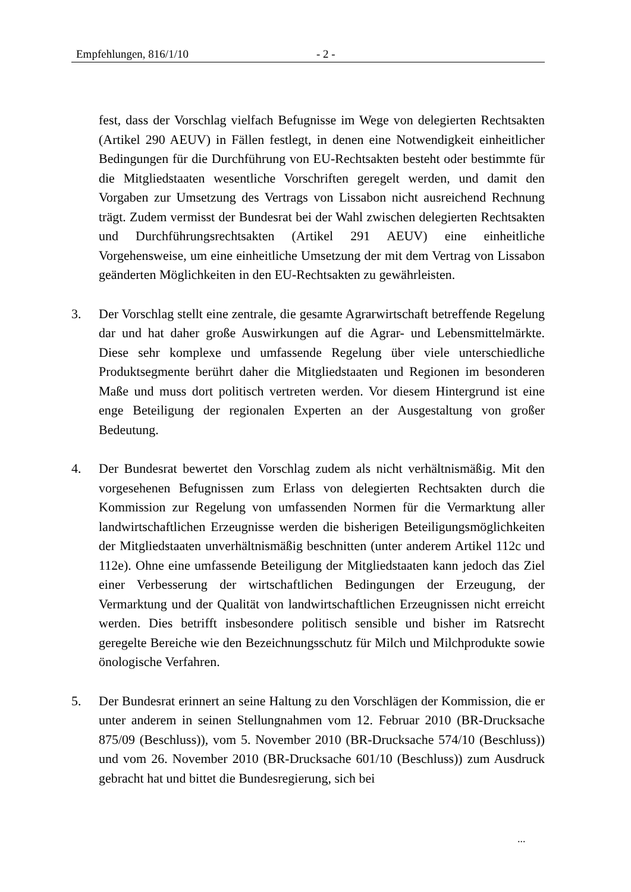Empfehlungen, 816/1/10 - 2 -
fest, dass der Vorschlag vielfach Befugnisse im Wege von delegierten Rechtsakten (Artikel 290 AEUV) in Fällen festlegt, in denen eine Notwendigkeit einheitlicher Bedingungen für die Durchführung von EU-Rechtsakten besteht oder bestimmte für die Mitgliedstaaten wesentliche Vorschriften geregelt werden, und damit den Vorgaben zur Umsetzung des Vertrags von Lissabon nicht ausreichend Rechnung trägt. Zudem vermisst der Bundesrat bei der Wahl zwischen delegierten Rechtsakten und Durchführungsrechtsakten (Artikel 291 AEUV) eine einheitliche Vorgehensweise, um eine einheitliche Umsetzung der mit dem Vertrag von Lissabon geänderten Möglichkeiten in den EU-Rechtsakten zu gewährleisten.
3. Der Vorschlag stellt eine zentrale, die gesamte Agrarwirtschaft betreffende Regelung dar und hat daher große Auswirkungen auf die Agrar- und Lebensmittelmärkte. Diese sehr komplexe und umfassende Regelung über viele unterschiedliche Produktsegmente berührt daher die Mitgliedstaaten und Regionen im besonderen Maße und muss dort politisch vertreten werden. Vor diesem Hintergrund ist eine enge Beteiligung der regionalen Experten an der Ausgestaltung von großer Bedeutung.
4. Der Bundesrat bewertet den Vorschlag zudem als nicht verhältnismäßig. Mit den vorgesehenen Befugnissen zum Erlass von delegierten Rechtsakten durch die Kommission zur Regelung von umfassenden Normen für die Vermarktung aller landwirtschaftlichen Erzeugnisse werden die bisherigen Beteiligungsmöglichkeiten der Mitgliedstaaten unverhältnismäßig beschnitten (unter anderem Artikel 112c und 112e). Ohne eine umfassende Beteiligung der Mitgliedstaaten kann jedoch das Ziel einer Verbesserung der wirtschaftlichen Bedingungen der Erzeugung, der Vermarktung und der Qualität von landwirtschaftlichen Erzeugnissen nicht erreicht werden. Dies betrifft insbesondere politisch sensible und bisher im Ratsrecht geregelte Bereiche wie den Bezeichnungsschutz für Milch und Milchprodukte sowie önologische Verfahren.
5. Der Bundesrat erinnert an seine Haltung zu den Vorschlägen der Kommission, die er unter anderem in seinen Stellungnahmen vom 12. Februar 2010 (BR-Drucksache 875/09 (Beschluss)), vom 5. November 2010 (BR-Drucksache 574/10 (Beschluss)) und vom 26. November 2010 (BR-Drucksache 601/10 (Beschluss)) zum Ausdruck gebracht hat und bittet die Bundesregierung, sich bei
...